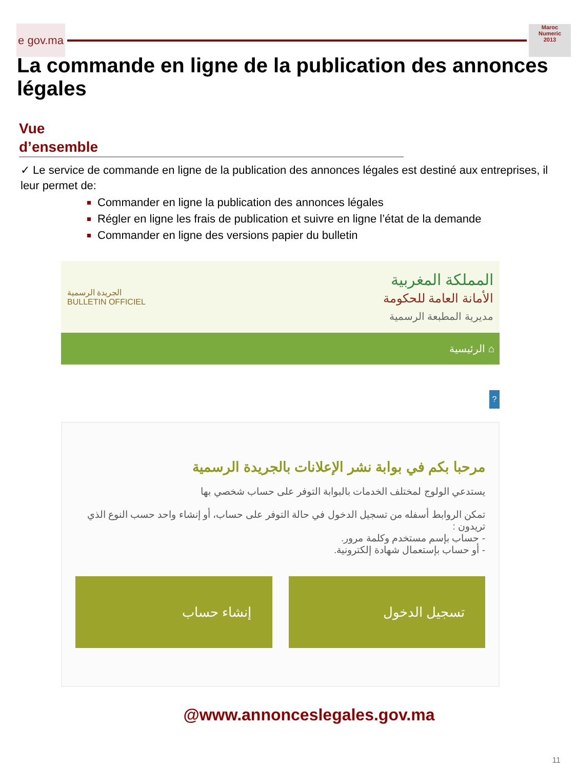e gov.ma
Maroc
Numeric
2013
La commande en ligne de la publication des annonces légales
Vue
d’ensemble
✓ Le service de commande en ligne de la publication des annonces légales est destiné aux entreprises, il leur permet de:
Commander en ligne la publication des annonces légales
Régler en ligne les frais de publication et suivre en ligne l’état de la demande
Commander en ligne des versions papier du bulletin
الجريدة الرسمية
BULLETIN OFFICIEL
المملكة المغربية
الأمانة العامة للحكومة
مديرية المطبعة الرسمية
الرئيسية ⌂
?
مرحبا بكم في بوابة نشر الإعلانات بالجريدة الرسمية
يستدعي الولوج لمختلف الخدمات بالبوابة التوفر على حساب شخصي بها
تمكن الروابط أسفله من تسجيل الدخول في حالة التوفر على حساب، أو إنشاء واحد حسب النوع الذي تريدون :
- حساب بإسم مستخدم وكلمة مرور.
- أو حساب بإستعمال شهادة إلكترونية.
تسجيل الدخول إنشاء حساب
@www.annonceslegales.gov.ma
11